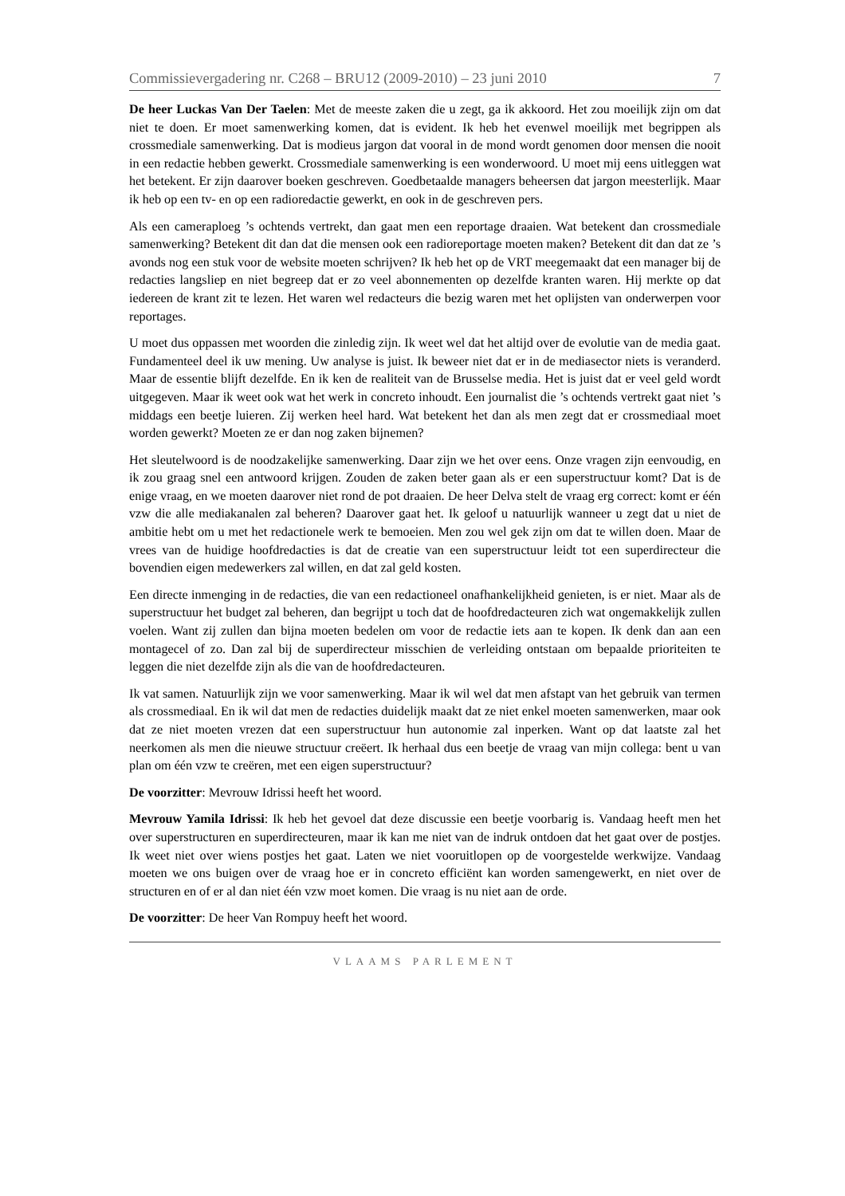Commissievergadering nr. C268 – BRU12 (2009-2010) – 23 juni 2010 7
De heer Luckas Van Der Taelen: Met de meeste zaken die u zegt, ga ik akkoord. Het zou moeilijk zijn om dat niet te doen. Er moet samenwerking komen, dat is evident. Ik heb het evenwel moeilijk met begrippen als crossmediale samenwerking. Dat is modieus jargon dat vooral in de mond wordt genomen door mensen die nooit in een redactie hebben gewerkt. Crossmediale samenwerking is een wonderwoord. U moet mij eens uitleggen wat het betekent. Er zijn daarover boeken geschreven. Goedbetaalde managers beheersen dat jargon meesterlijk. Maar ik heb op een tv- en op een radioredactie gewerkt, en ook in de geschreven pers.
Als een cameraploeg ’s ochtends vertrekt, dan gaat men een reportage draaien. Wat betekent dan crossmediale samenwerking? Betekent dit dan dat die mensen ook een radioreportage moeten maken? Betekent dit dan dat ze ’s avonds nog een stuk voor de website moeten schrijven? Ik heb het op de VRT meegemaakt dat een manager bij de redacties langsliep en niet begreep dat er zo veel abonnementen op dezelfde kranten waren. Hij merkte op dat iedereen de krant zit te lezen. Het waren wel redacteurs die bezig waren met het oplijsten van onderwerpen voor reportages.
U moet dus oppassen met woorden die zinledig zijn. Ik weet wel dat het altijd over de evolutie van de media gaat. Fundamenteel deel ik uw mening. Uw analyse is juist. Ik beweer niet dat er in de mediasector niets is veranderd. Maar de essentie blijft dezelfde. En ik ken de realiteit van de Brusselse media. Het is juist dat er veel geld wordt uitgegeven. Maar ik weet ook wat het werk in concreto inhoudt. Een journalist die ’s ochtends vertrekt gaat niet ’s middags een beetje luieren. Zij werken heel hard. Wat betekent het dan als men zegt dat er crossmediaal moet worden gewerkt? Moeten ze er dan nog zaken bijnemen?
Het sleutelwoord is de noodzakelijke samenwerking. Daar zijn we het over eens. Onze vragen zijn eenvoudig, en ik zou graag snel een antwoord krijgen. Zouden de zaken beter gaan als er een superstructuur komt? Dat is de enige vraag, en we moeten daarover niet rond de pot draaien. De heer Delva stelt de vraag erg correct: komt er één vzw die alle mediakanalen zal beheren? Daarover gaat het. Ik geloof u natuurlijk wanneer u zegt dat u niet de ambitie hebt om u met het redactionele werk te bemoeien. Men zou wel gek zijn om dat te willen doen. Maar de vrees van de huidige hoofdredacties is dat de creatie van een superstructuur leidt tot een superdirecteur die bovendien eigen medewerkers zal willen, en dat zal geld kosten.
Een directe inmenging in de redacties, die van een redactioneel onafhankelijkheid genieten, is er niet. Maar als de superstructuur het budget zal beheren, dan begrijpt u toch dat de hoofdredacteuren zich wat ongemakkelijk zullen voelen. Want zij zullen dan bijna moeten bedelen om voor de redactie iets aan te kopen. Ik denk dan aan een montagecel of zo. Dan zal bij de superdirecteur misschien de verleiding ontstaan om bepaalde prioriteiten te leggen die niet dezelfde zijn als die van de hoofdredacteuren.
Ik vat samen. Natuurlijk zijn we voor samenwerking. Maar ik wil wel dat men afstapt van het gebruik van termen als crossmediaal. En ik wil dat men de redacties duidelijk maakt dat ze niet enkel moeten samenwerken, maar ook dat ze niet moeten vrezen dat een superstructuur hun autonomie zal inperken. Want op dat laatste zal het neerkomen als men die nieuwe structuur creëert. Ik herhaal dus een beetje de vraag van mijn collega: bent u van plan om één vzw te creëren, met een eigen superstructuur?
De voorzitter: Mevrouw Idrissi heeft het woord.
Mevrouw Yamila Idrissi: Ik heb het gevoel dat deze discussie een beetje voorbarig is. Vandaag heeft men het over superstructuren en superdirecteuren, maar ik kan me niet van de indruk ontdoen dat het gaat over de postjes. Ik weet niet over wiens postjes het gaat. Laten we niet vooruitlopen op de voorgestelde werkwijze. Vandaag moeten we ons buigen over de vraag hoe er in concreto efficiënt kan worden samengewerkt, en niet over de structuren en of er al dan niet één vzw moet komen. Die vraag is nu niet aan de orde.
De voorzitter: De heer Van Rompuy heeft het woord.
VLAAMS PARLEMENT